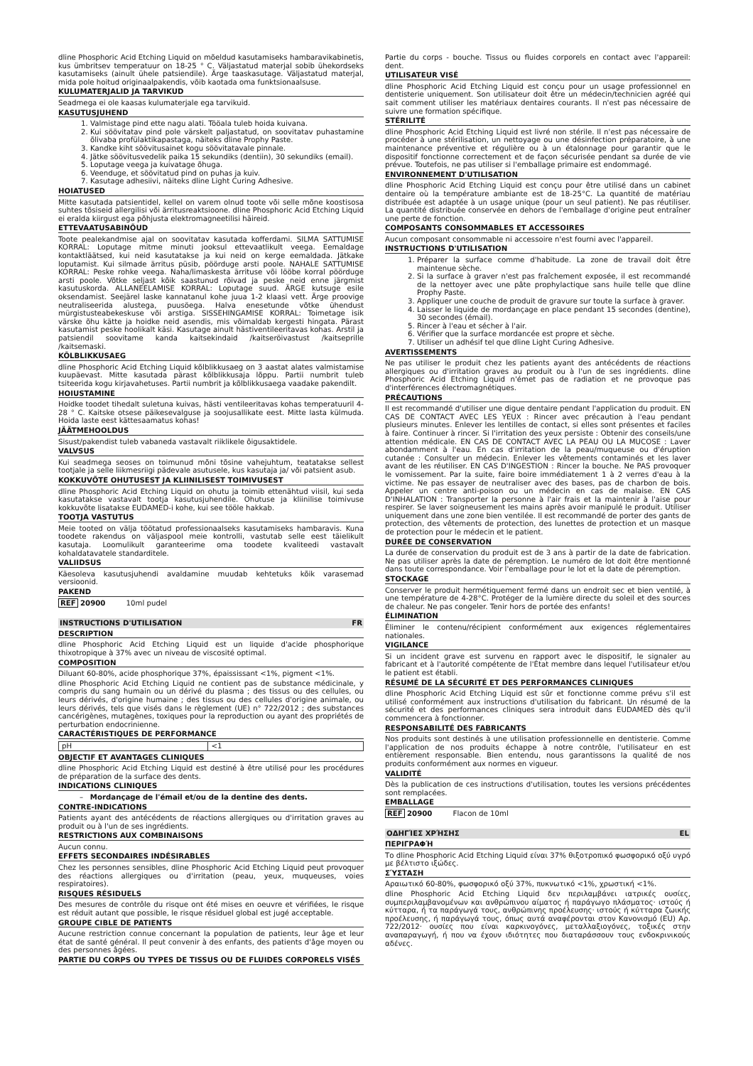dline Phosphoric Acid Etching Liquid on mõeldud kasutamiseks hambaravikabinetis, kus ümbritsev temperatuur on 18-25 ° C. Väljastatud materjal sobib ühekordseks kasutamiseks (ainult ühele patsiendile). Ärge taaskasutage. Väljastatud materjal, mida pole hoitud originaalpakendis, võib kaotada oma funktsionaalsuse.
KULUMATERJALID JA TARVIKUD
Seadmega ei ole kaasas kulumaterjale ega tarvikuid.
KASUTUSJUHEND
1. Valmistage pind ette nagu alati. Tööala tuleb hoida kuivana.
2. Kui söövitatav pind pole värskelt paljastatud, on soovitatav puhastamine õlivaba profülaktikapastaga, näiteks dline Prophy Paste.
3. Kandke kiht söövitusainet kogu söövitatavale pinnale.
4. Jätke söövitusvedelik paika 15 sekundiks (dentiin), 30 sekundiks (email).
5. Loputage veega ja kuivatage õhuga.
6. Veenduge, et söövitatud pind on puhas ja kuiv.
7. Kasutage adhesiivi, näiteks dline Light Curing Adhesive.
HOIATUSED
Mitte kasutada patsientidel, kellel on varem olnud toote või selle mõne koostisosa suhtes tõsiseid allergilisi või ärritusreaktsioone. dline Phosphoric Acid Etching Liquid ei eralda kiirgust ega põhjusta elektromagneetilisi häireid.
ETTEVAATUSABINÕUD
Toote pealekandmise ajal on soovitatav kasutada kofferdami. SILMA SATTUMISE KORRAL: Loputage mitme minuti jooksul ettevaatlikult veega. Eemaldage kontaktläätsed, kui neid kasutatakse ja kui neid on kerge eemaldada. Jätkake loputamist. Kui silmade ärritus püsib, pöörduge arsti poole. NAHALE SATTUMISE KORRAL: Peske rohke veega. Naha/limaskesta ärrituse või lööbe korral pöörduge arsti poole. Võtke seljast kõik saastunud rõivad ja peske neid enne järgmist kasutuskorda. ALLANEELAMISE KORRAL: Loputage suud. ÄRGE kutsuge esile oksendamist. Seejärel laske kannatanul kohe juua 1-2 klaasi vett. Ärge proovige neutraliseerida alustega, puusöega. Halva enesetunde võtke ühendust mürgistusteabekeskuse või arstiga. SISSEHINGAMISE KORRAL: Toimetage isik värske õhu kätte ja hoidke neid asendis, mis võimaldab kergesti hingata. Pärast kasutamist peske hoolikalt käsi. Kasutage ainult hästiventileeritavas kohas. Arstil ja patsiendil soovitame kanda kaitsekindaid /kaitseröivastust /kaitseprille /kaitsemaski.
KÕLBLIKKUSAEG
dline Phosphoric Acid Etching Liquid kõlblikkusaeg on 3 aastat alates valmistamise kuupäevast. Mitte kasutada pärast kõlblikkusaja lõppu. Partii numbrit tuleb tsiteerida kogu kirjavahetuses. Partii numbrit ja kõlblikkusaega vaadake pakendilt.
HOIUSTAMINE
Hoidke toodet tihedalt suletuna kuivas, hästi ventileeritavas kohas temperatuuril 4-28 ° C. Kaitske otsese päikesevalguse ja soojusallikate eest. Mitte lasta külmuda. Hoida laste eest kättesaamatus kohas!
JÄÄTMEHOOLDUS
Sisust/pakendist tuleb vabaneda vastavalt riiklikele õigusaktidele.
VALVSUS
Kui seadmega seoses on toimunud mõni tõsine vahejuhtum, teatatakse sellest tootjale ja selle liikmesriigi pädevale asutusele, kus kasutaja ja/ või patsient asub.
KOKKUVÕTE OHUTUSEST JA KLIINILISEST TOIMIVUSEST
dline Phosphoric Acid Etching Liquid on ohutu ja toimib ettenähtud viisil, kui seda kasutatakse vastavalt tootja kasutusjuhendile. Ohutuse ja kliinilise toimivuse kokkuvõte lisatakse EUDAMED-i kohe, kui see tööle hakkab.
TOOTJA VASTUTUS
Meie tooted on välja töötatud professionaalseks kasutamiseks hambaravis. Kuna toodete rakendus on väljaspool meie kontrolli, vastutab selle eest täielikult kasutaja. Loomulikult garanteerime oma toodete kvaliteedi vastavalt kohaldatavatele standarditele.
VALIIDSUS
Käesoleva kasutusjuhendi avaldamine muudab kehtetuks kõik varasemad versioonid.
PAKEND
REF 20900 10ml pudel
INSTRUCTIONS D'UTILISATION FR
DESCRIPTION
dline Phosphoric Acid Etching Liquid est un liquide d'acide phosphorique thixotropique à 37% avec un niveau de viscosité optimal.
COMPOSITION
Diluant 60-80%, acide phosphorique 37%, épaississant <1%, pigment <1%.
dline Phosphoric Acid Etching Liquid ne contient pas de substance médicinale, y compris du sang humain ou un dérivé du plasma ; des tissus ou des cellules, ou leurs dérivés, d'origine humaine ; des tissus ou des cellules d'origine animale, ou leurs dérivés, tels que visés dans le règlement (UE) n° 722/2012 ; des substances cancérigènes, mutagènes, toxiques pour la reproduction ou ayant des propriétés de perturbation endocrinienne.
CARACTÉRISTIQUES DE PERFORMANCE
| pH | <1 |
OBJECTIF ET AVANTAGES CLINIQUES
dline Phosphoric Acid Etching Liquid est destiné à être utilisé pour les procédures de préparation de la surface des dents.
INDICATIONS CLINIQUES
– Mordançage de l'émail et/ou de la dentine des dents.
CONTRE-INDICATIONS
Patients ayant des antécédents de réactions allergiques ou d'irritation graves au produit ou à l'un de ses ingrédients.
RESTRICTIONS AUX COMBINAISONS
Aucun connu.
EFFETS SECONDAIRES INDÉSIRABLES
Chez les personnes sensibles, dline Phosphoric Acid Etching Liquid peut provoquer des réactions allergiques ou d'irritation (peau, yeux, muqueuses, voies respiratoires).
RISQUES RÉSIDUELS
Des mesures de contrôle du risque ont été mises en oeuvre et vérifiées, le risque est réduit autant que possible, le risque résiduel global est jugé acceptable.
GROUPE CIBLE DE PATIENTS
Aucune restriction connue concernant la population de patients, leur âge et leur état de santé général. Il peut convenir à des enfants, des patients d'âge moyen ou des personnes âgées.
PARTIE DU CORPS OU TYPES DE TISSUS OU DE FLUIDES CORPORELS VISÉS
Partie du corps - bouche. Tissus ou fluides corporels en contact avec l'appareil: dent.
UTILISATEUR VISÉ
dline Phosphoric Acid Etching Liquid est conçu pour un usage professionnel en dentisterie uniquement. Son utilisateur doit être un médecin/technicien agréé qui sait comment utiliser les matériaux dentaires courants. Il n'est pas nécessaire de suivre une formation spécifique.
STÉRILITÉ
dline Phosphoric Acid Etching Liquid est livré non stérile. Il n'est pas nécessaire de procéder à une stérilisation, un nettoyage ou une désinfection préparatoire, à une maintenance préventive et régulière ou à un étalonnage pour garantir que le dispositif fonctionne correctement et de façon sécurisée pendant sa durée de vie prévue. Toutefois, ne pas utiliser si l'emballage primaire est endommagé.
ENVIRONNEMENT D'UTILISATION
dline Phosphoric Acid Etching Liquid est conçu pour être utilisé dans un cabinet dentaire où la température ambiante est de 18-25°C. La quantité de matériau distribuée est adaptée à un usage unique (pour un seul patient). Ne pas réutiliser. La quantité distribuée conservée en dehors de l'emballage d'origine peut entraîner une perte de fonction.
COMPOSANTS CONSOMMABLES ET ACCESSOIRES
Aucun composant consommable ni accessoire n'est fourni avec l'appareil.
INSTRUCTIONS D'UTILISATION
1. Préparer la surface comme d'habitude. La zone de travail doit être maintenue sèche.
2. Si la surface à graver n'est pas fraîchement exposée, il est recommandé de la nettoyer avec une pâte prophylactique sans huile telle que dline Prophy Paste.
3. Appliquer une couche de produit de gravure sur toute la surface à graver.
4. Laisser le liquide de mordançage en place pendant 15 secondes (dentine), 30 secondes (émail).
5. Rincer à l'eau et sécher à l'air.
6. Vérifier que la surface mordancée est propre et sèche.
7. Utiliser un adhésif tel que dline Light Curing Adhesive.
AVERTISSEMENTS
Ne pas utiliser le produit chez les patients ayant des antécédents de réactions allergiques ou d'irritation graves au produit ou à l'un de ses ingrédients. dline Phosphoric Acid Etching Liquid n'émet pas de radiation et ne provoque pas d'interférences électromagnétiques.
PRÉCAUTIONS
Il est recommandé d'utiliser une digue dentaire pendant l'application du produit. EN CAS DE CONTACT AVEC LES YEUX : Rincer avec précaution à l'eau pendant plusieurs minutes. Enlever les lentilles de contact, si elles sont présentes et faciles à faire. Continuer à rincer. Si l'irritation des yeux persiste : Obtenir des conseils/une attention médicale. EN CAS DE CONTACT AVEC LA PEAU OU LA MUCOSE : Laver abondamment à l'eau. En cas d'irritation de la peau/muqueuse ou d'éruption cutanée : Consulter un médecin. Enlever les vêtements contaminés et les laver avant de les réutiliser. EN CAS D'INGESTION : Rincer la bouche. Ne PAS provoquer le vomissement. Par la suite, faire boire immédiatement 1 à 2 verres d'eau à la victime. Ne pas essayer de neutraliser avec des bases, pas de charbon de bois. Appeler un centre anti-poison ou un médecin en cas de malaise. EN CAS D'INHALATION : Transporter la personne à l'air frais et la maintenir à l'aise pour respirer. Se laver soigneusement les mains après avoir manipulé le produit. Utiliser uniquement dans une zone bien ventilée. Il est recommandé de porter des gants de protection, des vêtements de protection, des lunettes de protection et un masque de protection pour le médecin et le patient.
DURÉE DE CONSERVATION
La durée de conservation du produit est de 3 ans à partir de la date de fabrication. Ne pas utiliser après la date de péremption. Le numéro de lot doit être mentionné dans toute correspondance. Voir l'emballage pour le lot et la date de péremption.
STOCKAGE
Conserver le produit hermétiquement fermé dans un endroit sec et bien ventilé, à une température de 4-28°C. Protéger de la lumière directe du soleil et des sources de chaleur. Ne pas congeler. Tenir hors de portée des enfants!
ÉLIMINATION
Éliminer le contenu/récipient conformément aux exigences réglementaires nationales.
VIGILANCE
Si un incident grave est survenu en rapport avec le dispositif, le signaler au fabricant et à l'autorité compétente de l'État membre dans lequel l'utilisateur et/ou le patient est établi.
RÉSUMÉ DE LA SÉCURITÉ ET DES PERFORMANCES CLINIQUES
dline Phosphoric Acid Etching Liquid est sûr et fonctionne comme prévu s'il est utilisé conformément aux instructions d'utilisation du fabricant. Un résumé de la sécurité et des performances cliniques sera introduit dans EUDAMED dès qu'il commencera à fonctionner.
RESPONSABILITÉ DES FABRICANTS
Nos produits sont destinés à une utilisation professionnelle en dentisterie. Comme l'application de nos produits échappe à notre contrôle, l'utilisateur en est entièrement responsable. Bien entendu, nous garantissons la qualité de nos produits conformément aux normes en vigueur.
VALIDITÉ
Dès la publication de ces instructions d'utilisation, toutes les versions précédentes sont remplacées.
EMBALLAGE
REF 20900 Flacon de 10ml
ΟΔΗΓΊΕΣ ΧΡΉΣΗΣ EL
ΠΕΡΙΓΡΑΦΉ
Το dline Phosphoric Acid Etching Liquid είναι 37% θιξοτροπικό φωσφορικό οξύ υγρό με βέλτιστο ιξώδες.
ΣΎΣΤΑΣΗ
Αραιωτικό 60-80%, φωσφορικό οξύ 37%, πυκνωτικό <1%, χρωστική <1%.
dline Phosphoric Acid Etching Liquid δεν περιλαμβάνει ιατρικές ουσίες, συμπεριλαμβανομένων και ανθρώπινου αίματος ή παράγωγο πλάσματος· ιστούς ή κύτταρα, ή τα παράγωγά τους, ανθρώπινης προέλευσης· ιστούς ή κύτταρα ζωικής προέλευσης, ή παράγωγά τους, όπως αυτά αναφέρονται στον Κανονισμό (ΕU) Αρ. 722/2012· ουσίες που είναι καρκινογόνες, μεταλλαξιογόνες, τοξικές στην αναπαραγωγή, ή που να έχουν ιδιότητες που διαταράσσουν τους ενδοκρινικούς αδένες.